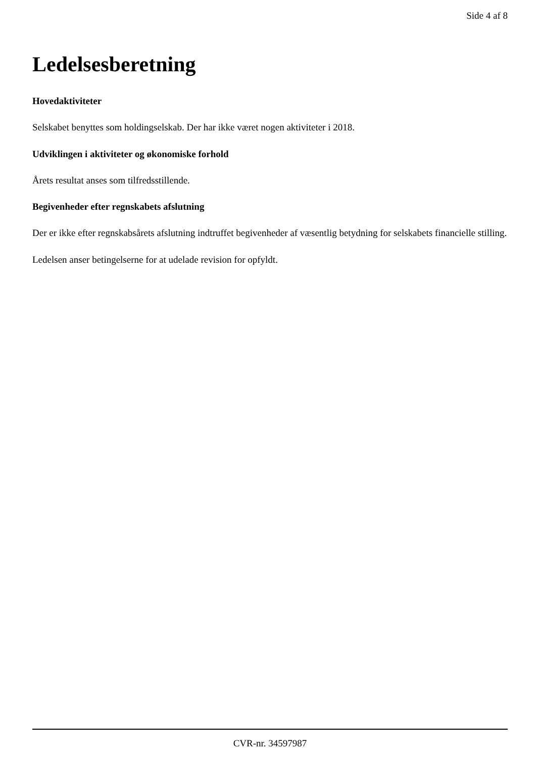Side 4 af 8
Ledelsesberetning
Hovedaktiviteter
Selskabet benyttes som holdingselskab. Der har ikke været nogen aktiviteter i 2018.
Udviklingen i aktiviteter og økonomiske forhold
Årets resultat anses som tilfredsstillende.
Begivenheder efter regnskabets afslutning
Der er ikke efter regnskabsårets afslutning indtruffet begivenheder af væsentlig betydning for selskabets financielle stilling.
Ledelsen anser betingelserne for at udelade revision for opfyldt.
CVR-nr. 34597987